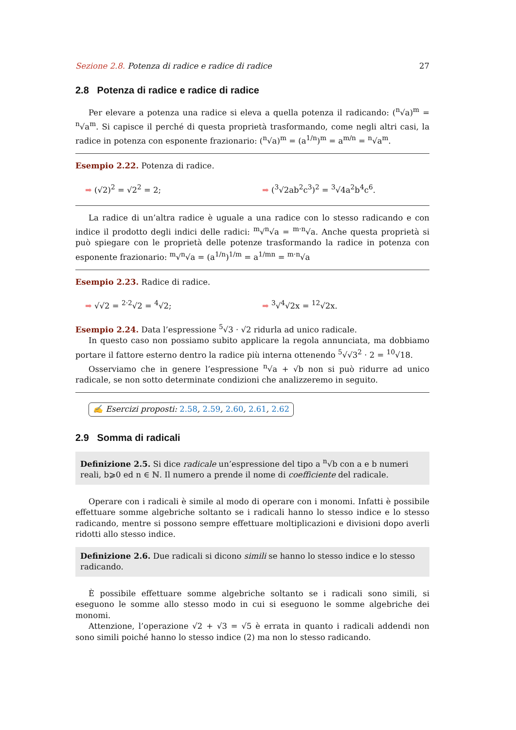Sezione 2.8. Potenza di radice e radice di radice 27
2.8 Potenza di radice e radice di radice
Per elevare a potenza una radice si eleva a quella potenza il radicando: (<sup>n</sup>√a)<sup>m</sup> = <sup>n</sup>√a<sup>m</sup>. Si capisce il perché di questa proprietà trasformando, come negli altri casi, la radice in potenza con esponente frazionario: (<sup>n</sup>√a)<sup>m</sup> = (a<sup>1/n</sup>)<sup>m</sup> = a<sup>m/n</sup> = <sup>n</sup>√a<sup>m</sup>.
Esempio 2.22. Potenza di radice.
➡ (√2)<sup>2</sup> = √2<sup>2</sup> = 2; ➡ (<sup>3</sup>√2ab<sup>2</sup>c<sup>3</sup>)<sup>2</sup> = <sup>3</sup>√4a<sup>2</sup>b<sup>4</sup>c<sup>6</sup>.
La radice di un’altra radice è uguale a una radice con lo stesso radicando e con indice il prodotto degli indici delle radici: <sup>m</sup>√<sup>n</sup>√a = <sup>m·n</sup>√a. Anche questa proprietà si può spiegare con le proprietà delle potenze trasformando la radice in potenza con esponente frazionario: <sup>m</sup>√<sup>n</sup>√a = (a<sup>1/n</sup>)<sup>1/m</sup> = a<sup>1/mn</sup> = <sup>m·n</sup>√a
Esempio 2.23. Radice di radice.
➡ √√2 = <sup>2·2</sup>√2 = <sup>4</sup>√2; ➡ <sup>3</sup>√<sup>4</sup>√2x = <sup>12</sup>√2x.
Esempio 2.24. Data l’espressione <sup>5</sup>√3 · √2 ridurla ad unico radicale.
In questo caso non possiamo subito applicare la regola annunciata, ma dobbiamo portare il fattore esterno dentro la radice più interna ottenendo <sup>5</sup>√√3<sup>2</sup> · 2 = <sup>10</sup>√18.
Osserviamo che in genere l’espressione <sup>n</sup>√a + √b non si può ridurre ad unico radicale, se non sotto determinate condizioni che analizzeremo in seguito.
✍ Esercizi proposti: 2.58, 2.59, 2.60, 2.61, 2.62
2.9 Somma di radicali
Definizione 2.5. Si dice radicale un’espressione del tipo a <sup>n</sup>√b con a e b numeri reali, b⩾0 ed n ∈ ℕ. Il numero a prende il nome di coefficiente del radicale.
Operare con i radicali è simile al modo di operare con i monomi. Infatti è possibile effettuare somme algebriche soltanto se i radicali hanno lo stesso indice e lo stesso radicando, mentre si possono sempre effettuare moltiplicazioni e divisioni dopo averli ridotti allo stesso indice.
Definizione 2.6. Due radicali si dicono simili se hanno lo stesso indice e lo stesso radicando.
È possibile effettuare somme algebriche soltanto se i radicali sono simili, si eseguono le somme allo stesso modo in cui si eseguono le somme algebriche dei monomi.
Attenzione, l’operazione √2 + √3 = √5 è errata in quanto i radicali addendi non sono simili poiché hanno lo stesso indice (2) ma non lo stesso radicando.